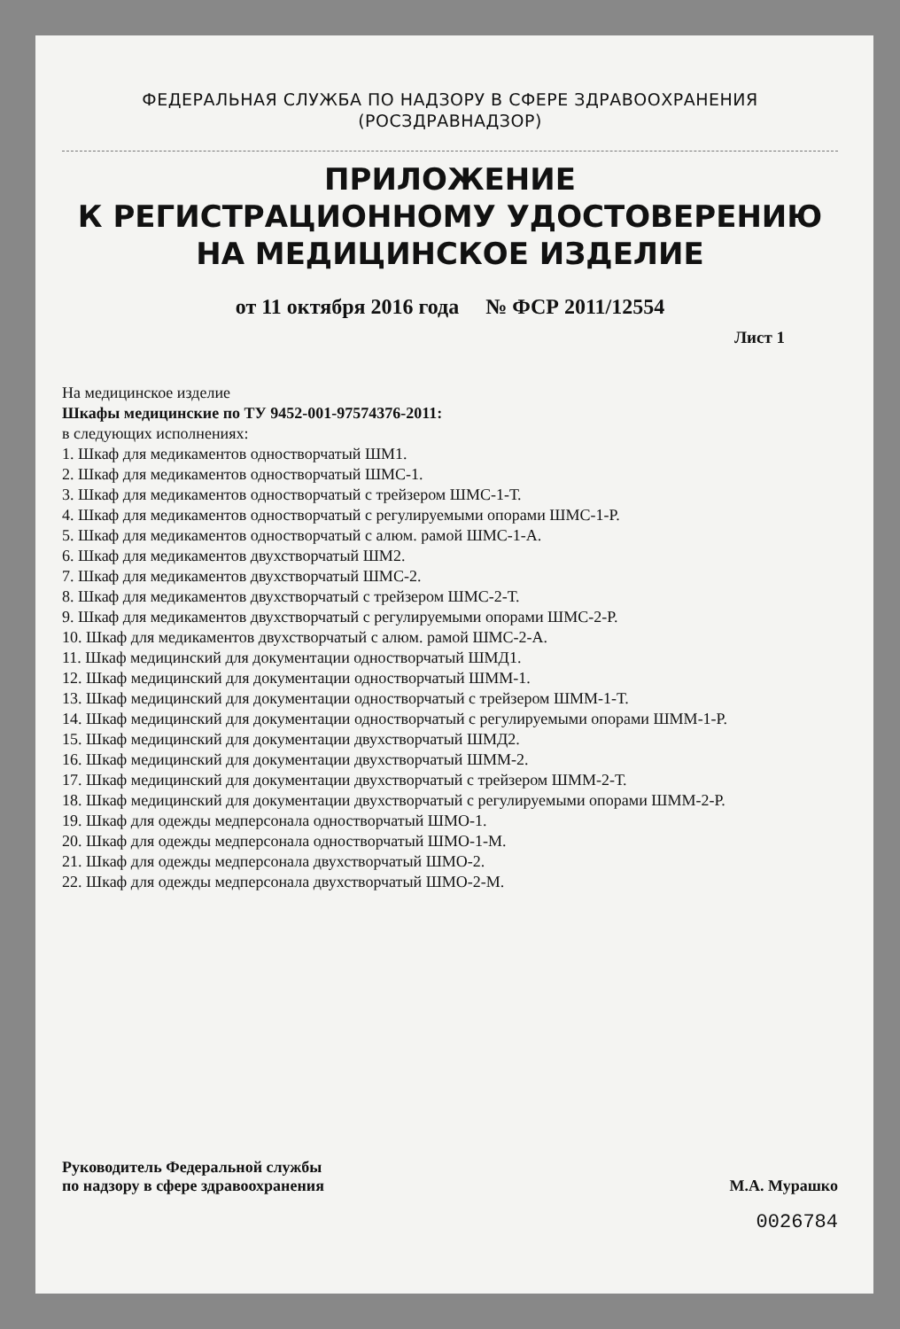ФЕДЕРАЛЬНАЯ СЛУЖБА ПО НАДЗОРУ В СФЕРЕ ЗДРАВООХРАНЕНИЯ
(РОСЗДРАВНАДЗОР)
ПРИЛОЖЕНИЕ
К РЕГИСТРАЦИОННОМУ УДОСТОВЕРЕНИЮ
НА МЕДИЦИНСКОЕ ИЗДЕЛИЕ
от 11 октября 2016 года № ФСР 2011/12554
Лист 1
На медицинское изделие
Шкафы медицинские по ТУ 9452-001-97574376-2011:
в следующих исполнениях:
1. Шкаф для медикаментов одностворчатый ШМ1.
2. Шкаф для медикаментов одностворчатый ШМС-1.
3. Шкаф для медикаментов одностворчатый с трейзером ШМС-1-Т.
4. Шкаф для медикаментов одностворчатый с регулируемыми опорами ШМС-1-Р.
5. Шкаф для медикаментов одностворчатый с алюм. рамой ШМС-1-А.
6. Шкаф для медикаментов двухстворчатый ШМ2.
7. Шкаф для медикаментов двухстворчатый ШМС-2.
8. Шкаф для медикаментов двухстворчатый с трейзером ШМС-2-Т.
9. Шкаф для медикаментов двухстворчатый с регулируемыми опорами ШМС-2-Р.
10. Шкаф для медикаментов двухстворчатый с алюм. рамой ШМС-2-А.
11. Шкаф медицинский для документации одностворчатый ШМД1.
12. Шкаф медицинский для документации одностворчатый ШММ-1.
13. Шкаф медицинский для документации одностворчатый с трейзером ШММ-1-Т.
14. Шкаф медицинский для документации одностворчатый с регулируемыми опорами ШММ-1-Р.
15. Шкаф медицинский для документации двухстворчатый ШМД2.
16. Шкаф медицинский для документации двухстворчатый ШММ-2.
17. Шкаф медицинский для документации двухстворчатый с трейзером ШММ-2-Т.
18. Шкаф медицинский для документации двухстворчатый с регулируемыми опорами ШММ-2-Р.
19. Шкаф для одежды медперсонала одностворчатый ШМО-1.
20. Шкаф для одежды медперсонала одностворчатый ШМО-1-М.
21. Шкаф для одежды медперсонала двухстворчатый ШМО-2.
22. Шкаф для одежды медперсонала двухстворчатый ШМО-2-М.
Руководитель Федеральной службы
по надзору в сфере здравоохранения
М.А. Мурашко
0026784